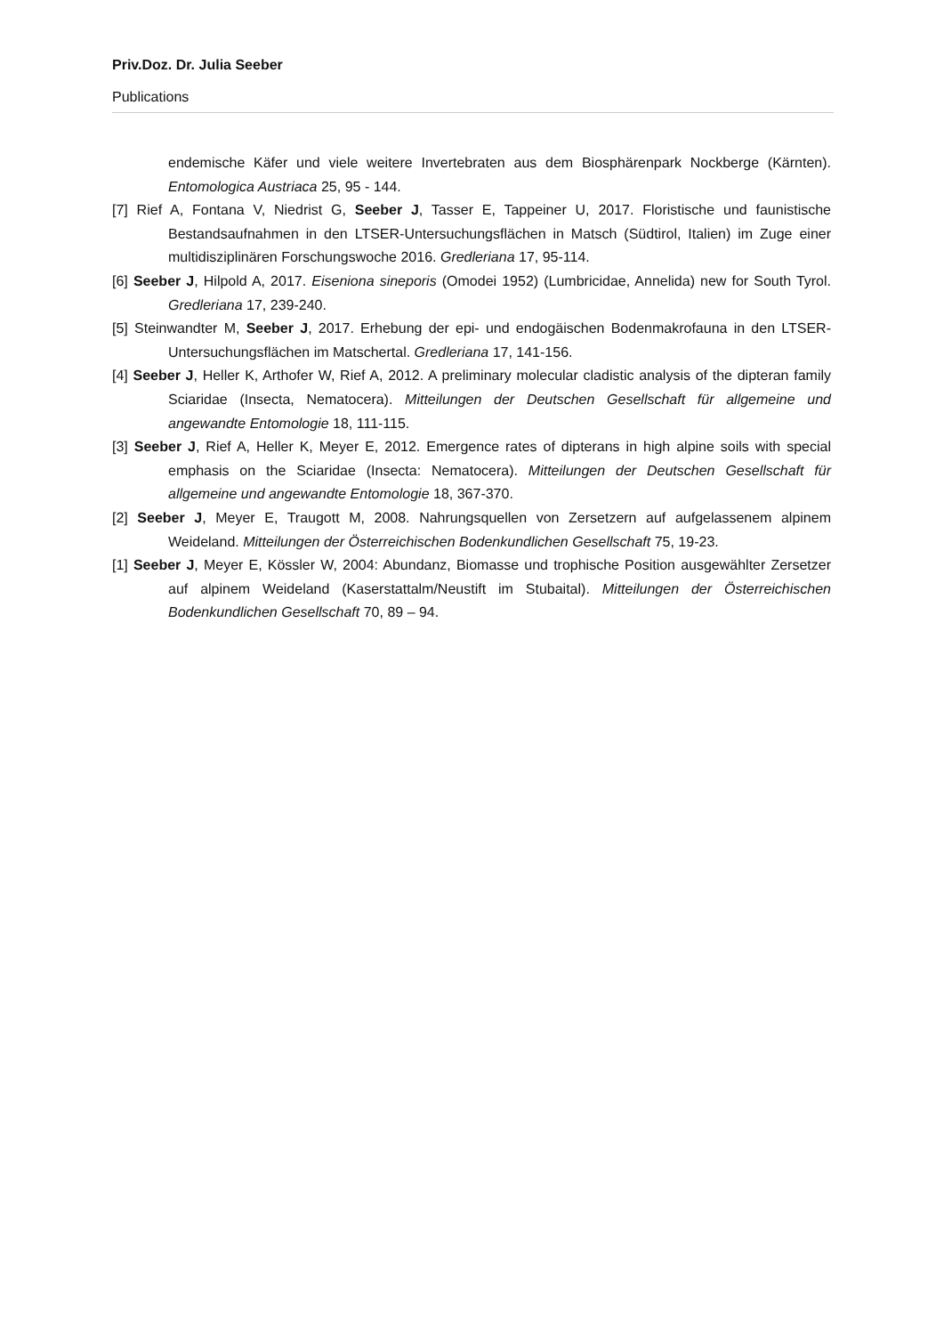Priv.Doz. Dr. Julia Seeber
Publications
endemische Käfer und viele weitere Invertebraten aus dem Biosphärenpark Nockberge (Kärnten). Entomologica Austriaca 25, 95 - 144.
[7] Rief A, Fontana V, Niedrist G, Seeber J, Tasser E, Tappeiner U, 2017. Floristische und faunistische Bestandsaufnahmen in den LTSER-Untersuchungsflächen in Matsch (Südtirol, Italien) im Zuge einer multidisziplinären Forschungswoche 2016. Gredleriana 17, 95-114.
[6] Seeber J, Hilpold A, 2017. Eiseniona sineporis (Omodei 1952) (Lumbricidae, Annelida) new for South Tyrol. Gredleriana 17, 239-240.
[5] Steinwandter M, Seeber J, 2017. Erhebung der epi- und endogäischen Bodenmakrofauna in den LTSER-Untersuchungsflächen im Matschertal. Gredleriana 17, 141-156.
[4] Seeber J, Heller K, Arthofer W, Rief A, 2012. A preliminary molecular cladistic analysis of the dipteran family Sciaridae (Insecta, Nematocera). Mitteilungen der Deutschen Gesellschaft für allgemeine und angewandte Entomologie 18, 111-115.
[3] Seeber J, Rief A, Heller K, Meyer E, 2012. Emergence rates of dipterans in high alpine soils with special emphasis on the Sciaridae (Insecta: Nematocera). Mitteilungen der Deutschen Gesellschaft für allgemeine und angewandte Entomologie 18, 367-370.
[2] Seeber J, Meyer E, Traugott M, 2008. Nahrungsquellen von Zersetzern auf aufgelassenem alpinem Weideland. Mitteilungen der Österreichischen Bodenkundlichen Gesellschaft 75, 19-23.
[1] Seeber J, Meyer E, Kössler W, 2004: Abundanz, Biomasse und trophische Position ausgewählter Zersetzer auf alpinem Weideland (Kaserstattalm/Neustift im Stubaital). Mitteilungen der Österreichischen Bodenkundlichen Gesellschaft 70, 89 – 94.